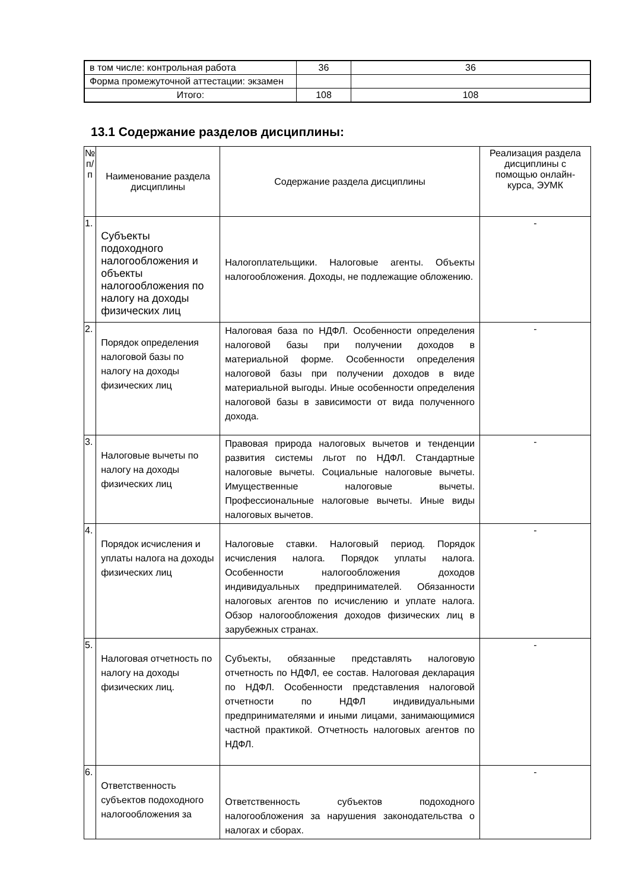| в том числе: контрольная работа | 36 | 36 |
| Форма промежуточной аттестации: экзамен | | |
| Итого: | 108 | 108 |
13.1 Содержание разделов дисциплины:
| № п/п | Наименование раздела дисциплины | Содержание раздела дисциплины | Реализация раздела дисциплины с помощью онлайн-курса, ЭУМК |
| --- | --- | --- | --- |
| 1. | Субъекты подоходного налогообложения и объекты налогообложения по налогу на доходы физических лиц | Налогоплательщики. Налоговые агенты. Объекты налогообложения. Доходы, не подлежащие обложению. | - |
| 2. | Порядок определения налоговой базы по налогу на доходы физических лиц | Налоговая база по НДФЛ. Особенности определения налоговой базы при получении доходов в материальной форме. Особенности определения налоговой базы при получении доходов в виде материальной выгоды. Иные особенности определения налоговой базы в зависимости от вида полученного дохода. | - |
| 3. | Налоговые вычеты по налогу на доходы физических лиц | Правовая природа налоговых вычетов и тенденции развития системы льгот по НДФЛ. Стандартные налоговые вычеты. Социальные налоговые вычеты. Имущественные налоговые вычеты. Профессиональные налоговые вычеты. Иные виды налоговых вычетов. | - |
| 4. | Порядок исчисления и уплаты налога на доходы физических лиц | Налоговые ставки. Налоговый период. Порядок исчисления налога. Порядок уплаты налога. Особенности налогообложения доходов индивидуальных предпринимателей. Обязанности налоговых агентов по исчислению и уплате налога. Обзор налогообложения доходов физических лиц в зарубежных странах. | - |
| 5. | Налоговая отчетность по налогу на доходы физических лиц. | Субъекты, обязанные представлять налоговую отчетность по НДФЛ, ее состав. Налоговая декларация по НДФЛ. Особенности представления налоговой отчетности по НДФЛ индивидуальными предпринимателями и иными лицами, занимающимися частной практикой. Отчетность налоговых агентов по НДФЛ. | - |
| 6. | Ответственность субъектов подоходного налогообложения за | Ответственность субъектов подоходного налогообложения за нарушения законодательства о налогах и сборах. | - |